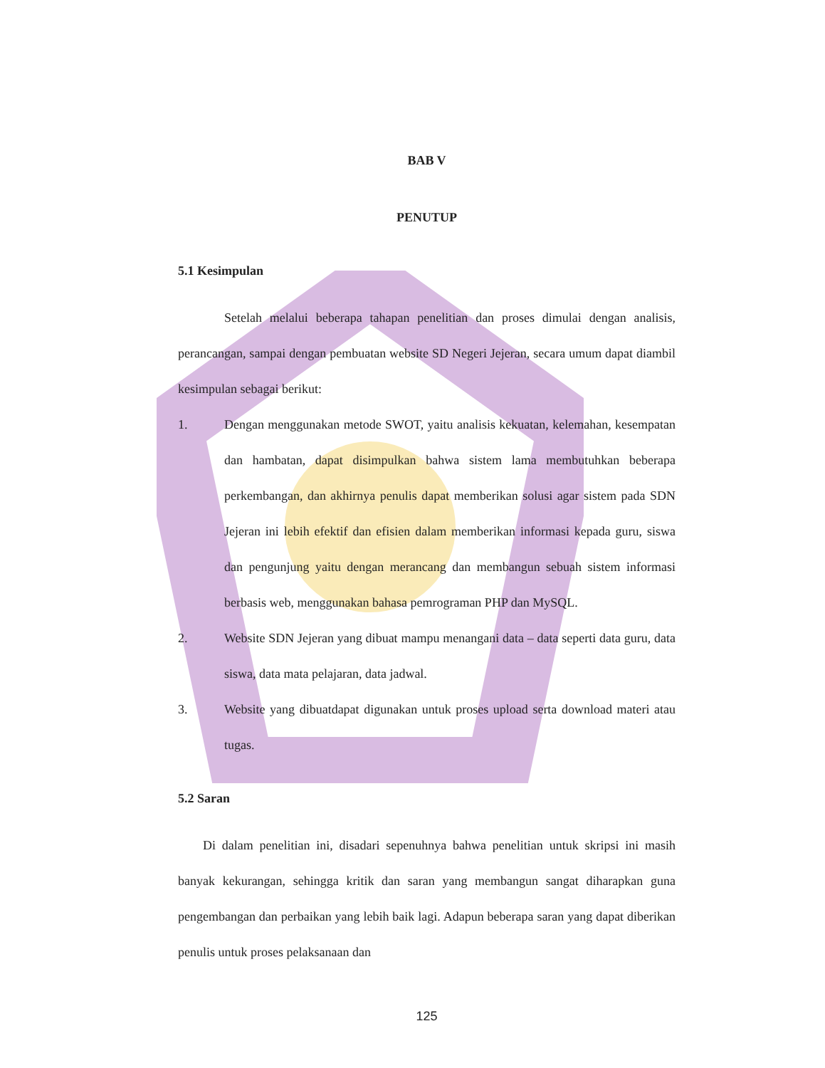BAB V
PENUTUP
5.1 Kesimpulan
Setelah melalui beberapa tahapan penelitian dan proses dimulai dengan analisis, perancangan, sampai dengan pembuatan website SD Negeri Jejeran, secara umum dapat diambil kesimpulan sebagai berikut:
1. Dengan menggunakan metode SWOT, yaitu analisis kekuatan, kelemahan, kesempatan dan hambatan, dapat disimpulkan bahwa sistem lama membutuhkan beberapa perkembangan, dan akhirnya penulis dapat memberikan solusi agar sistem pada SDN Jejeran ini lebih efektif dan efisien dalam memberikan informasi kepada guru, siswa dan pengunjung yaitu dengan merancang dan membangun sebuah sistem informasi berbasis web, menggunakan bahasa pemrograman PHP dan MySQL.
2. Website SDN Jejeran yang dibuat mampu menangani data – data seperti data guru, data siswa, data mata pelajaran, data jadwal.
3. Website yang dibuatdapat digunakan untuk proses upload serta download materi atau tugas.
5.2 Saran
Di dalam penelitian ini, disadari sepenuhnya bahwa penelitian untuk skripsi ini masih banyak kekurangan, sehingga kritik dan saran yang membangun sangat diharapkan guna pengembangan dan perbaikan yang lebih baik lagi. Adapun beberapa saran yang dapat diberikan penulis untuk proses pelaksanaan dan
125